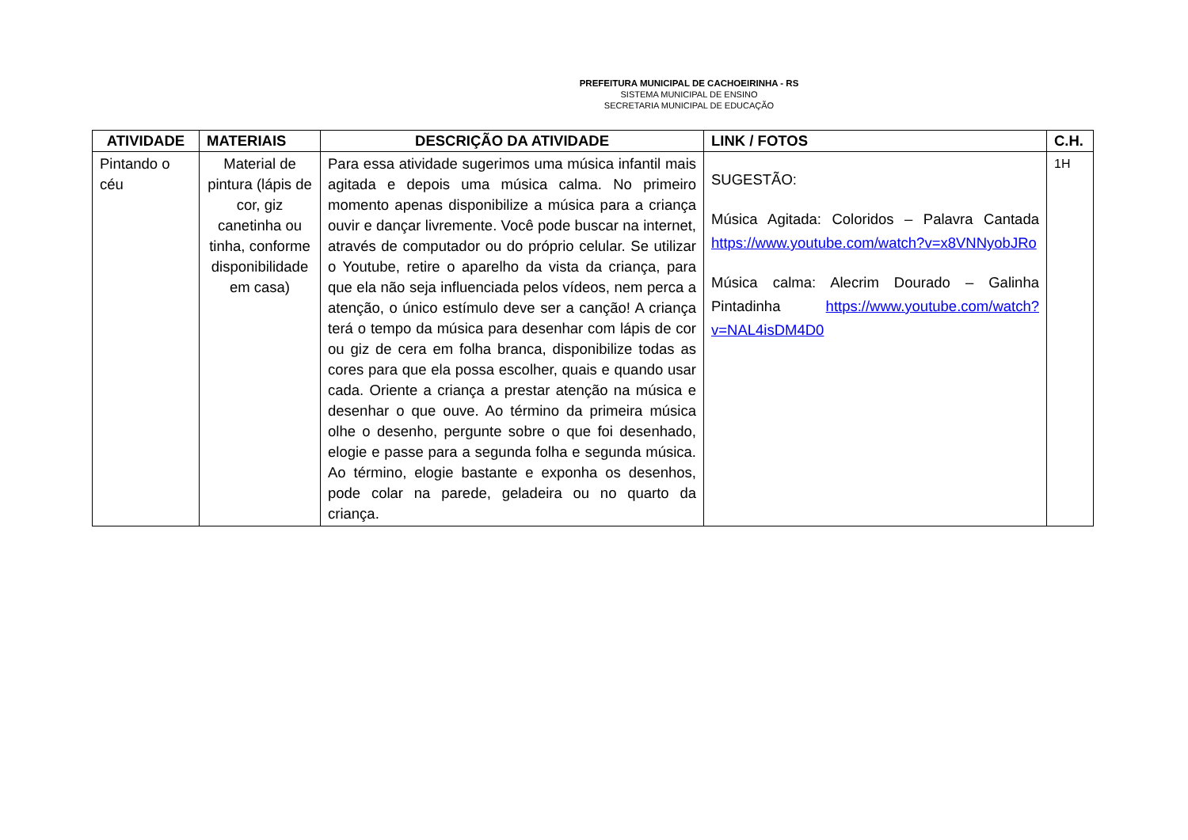PREFEITURA MUNICIPAL DE CACHOEIRINHA - RS
SISTEMA MUNICIPAL DE ENSINO
SECRETARIA MUNICIPAL DE EDUCAÇÃO
| ATIVIDADE | MATERIAIS | DESCRIÇÃO DA ATIVIDADE | LINK / FOTOS | C.H. |
| --- | --- | --- | --- | --- |
| Pintando o céu | Material de pintura (lápis de cor, giz canetinha ou tinha, conforme disponibilidade em casa) | Para essa atividade sugerimos uma música infantil mais agitada e depois uma música calma. No primeiro momento apenas disponibilize a música para a criança ouvir e dançar livremente. Você pode buscar na internet, através de computador ou do próprio celular. Se utilizar o Youtube, retire o aparelho da vista da criança, para que ela não seja influenciada pelos vídeos, nem perca a atenção, o único estímulo deve ser a canção! A criança terá o tempo da música para desenhar com lápis de cor ou giz de cera em folha branca, disponibilize todas as cores para que ela possa escolher, quais e quando usar cada. Oriente a criança a prestar atenção na música e desenhar o que ouve. Ao término da primeira música olhe o desenho, pergunte sobre o que foi desenhado, elogie e passe para a segunda folha e segunda música. Ao término, elogie bastante e exponha os desenhos, pode colar na parede, geladeira ou no quarto da criança. | SUGESTÃO: Música Agitada: Coloridos – Palavra Cantada https://www.youtube.com/watch?v=x8VNNyobJRo Música calma: Alecrim Dourado – Galinha Pintadinha https://www.youtube.com/watch?v=NAL4isDM4D0 | 1H |